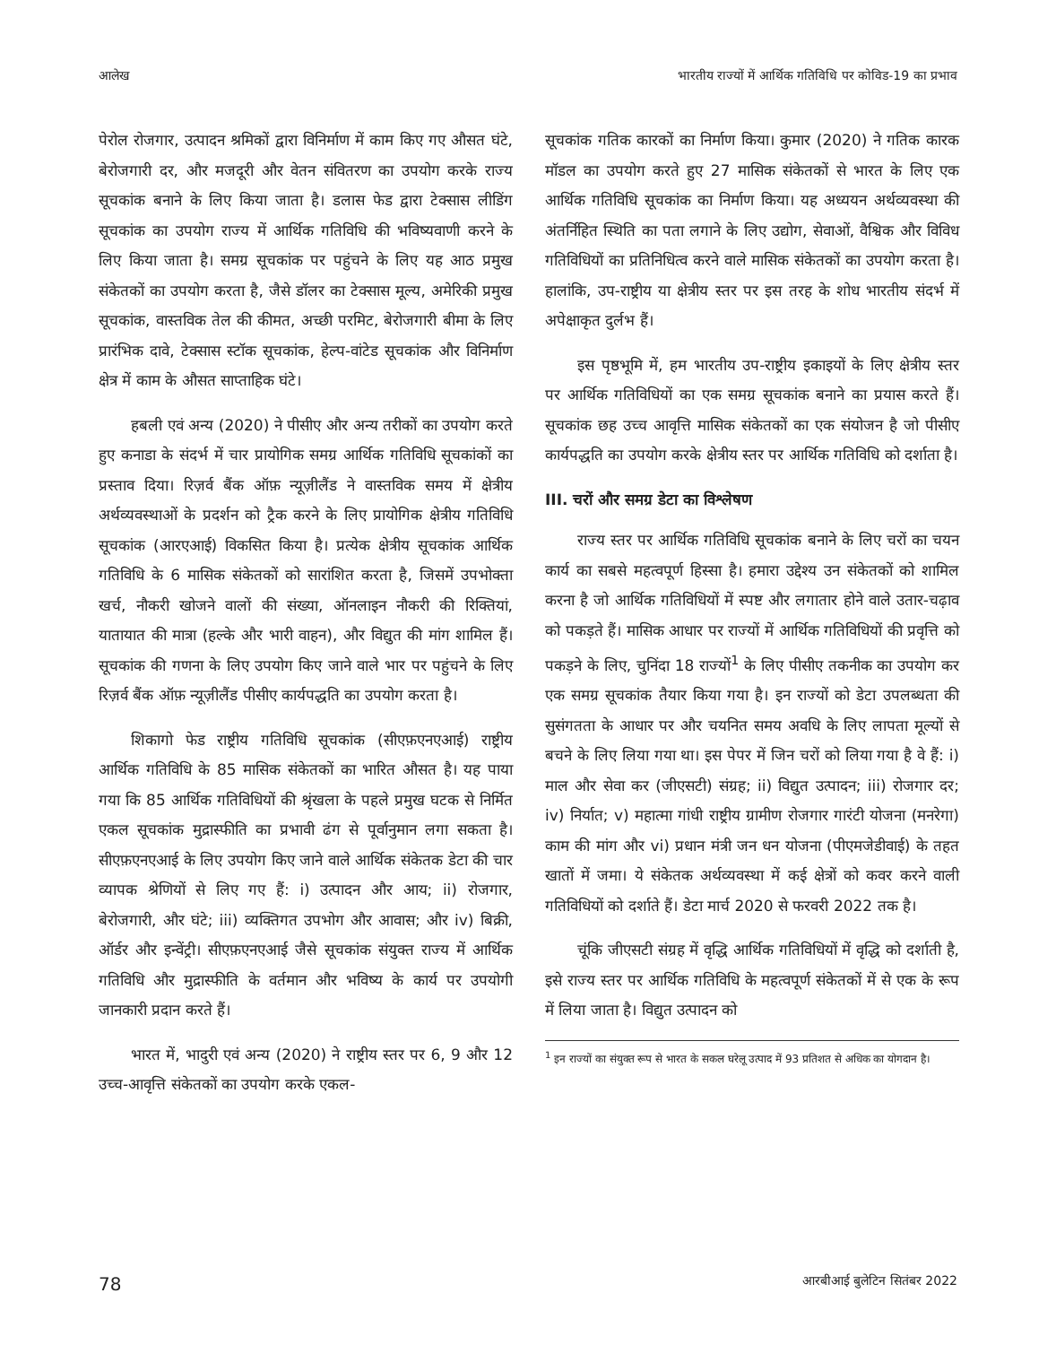आलेख भारतीय राज्यों में आर्थिक गतिविधि पर कोविड-19 का प्रभाव
पेरोल रोजगार, उत्पादन श्रमिकों द्वारा विनिर्माण में काम किए गए औसत घंटे, बेरोजगारी दर, और मजदूरी और वेतन संवितरण का उपयोग करके राज्य सूचकांक बनाने के लिए किया जाता है। डलास फेड द्वारा टेक्सास लीडिंग सूचकांक का उपयोग राज्य में आर्थिक गतिविधि की भविष्यवाणी करने के लिए किया जाता है। समग्र सूचकांक पर पहुंचने के लिए यह आठ प्रमुख संकेतकों का उपयोग करता है, जैसे डॉलर का टेक्सास मूल्य, अमेरिकी प्रमुख सूचकांक, वास्तविक तेल की कीमत, अच्छी परमिट, बेरोजगारी बीमा के लिए प्रारंभिक दावे, टेक्सास स्टॉक सूचकांक, हेल्प-वांटेड सूचकांक और विनिर्माण क्षेत्र में काम के औसत साप्ताहिक घंटे।
हबली एवं अन्य (2020) ने पीसीए और अन्य तरीकों का उपयोग करते हुए कनाडा के संदर्भ में चार प्रायोगिक समग्र आर्थिक गतिविधि सूचकांकों का प्रस्ताव दिया। रिज़र्व बैंक ऑफ़ न्यूज़ीलैंड ने वास्तविक समय में क्षेत्रीय अर्थव्यवस्थाओं के प्रदर्शन को ट्रैक करने के लिए प्रायोगिक क्षेत्रीय गतिविधि सूचकांक (आरएआई) विकसित किया है। प्रत्येक क्षेत्रीय सूचकांक आर्थिक गतिविधि के 6 मासिक संकेतकों को सारांशित करता है, जिसमें उपभोक्ता खर्च, नौकरी खोजने वालों की संख्या, ऑनलाइन नौकरी की रिक्तियां, यातायात की मात्रा (हल्के और भारी वाहन), और विद्युत की मांग शामिल हैं। सूचकांक की गणना के लिए उपयोग किए जाने वाले भार पर पहुंचने के लिए रिज़र्व बैंक ऑफ़ न्यूज़ीलैंड पीसीए कार्यपद्धति का उपयोग करता है।
शिकागो फेड राष्ट्रीय गतिविधि सूचकांक (सीएफ़एनएआई) राष्ट्रीय आर्थिक गतिविधि के 85 मासिक संकेतकों का भारित औसत है। यह पाया गया कि 85 आर्थिक गतिविधियों की श्रृंखला के पहले प्रमुख घटक से निर्मित एकल सूचकांक मुद्रास्फीति का प्रभावी ढंग से पूर्वानुमान लगा सकता है। सीएफ़एनएआई के लिए उपयोग किए जाने वाले आर्थिक संकेतक डेटा की चार व्यापक श्रेणियों से लिए गए हैं: i) उत्पादन और आय; ii) रोजगार, बेरोजगारी, और घंटे; iii) व्यक्तिगत उपभोग और आवास; और iv) बिक्री, ऑर्डर और इन्वेंट्री। सीएफ़एनएआई जैसे सूचकांक संयुक्त राज्य में आर्थिक गतिविधि और मुद्रास्फीति के वर्तमान और भविष्य के कार्य पर उपयोगी जानकारी प्रदान करते हैं।
भारत में, भादुरी एवं अन्य (2020) ने राष्ट्रीय स्तर पर 6, 9 और 12 उच्च-आवृत्ति संकेतकों का उपयोग करके एकल-
सूचकांक गतिक कारकों का निर्माण किया। कुमार (2020) ने गतिक कारक मॉडल का उपयोग करते हुए 27 मासिक संकेतकों से भारत के लिए एक आर्थिक गतिविधि सूचकांक का निर्माण किया। यह अध्ययन अर्थव्यवस्था की अंतर्निहित स्थिति का पता लगाने के लिए उद्योग, सेवाओं, वैश्विक और विविध गतिविधियों का प्रतिनिधित्व करने वाले मासिक संकेतकों का उपयोग करता है। हालांकि, उप-राष्ट्रीय या क्षेत्रीय स्तर पर इस तरह के शोध भारतीय संदर्भ में अपेक्षाकृत दुर्लभ हैं।
इस पृष्ठभूमि में, हम भारतीय उप-राष्ट्रीय इकाइयों के लिए क्षेत्रीय स्तर पर आर्थिक गतिविधियों का एक समग्र सूचकांक बनाने का प्रयास करते हैं। सूचकांक छह उच्च आवृत्ति मासिक संकेतकों का एक संयोजन है जो पीसीए कार्यपद्धति का उपयोग करके क्षेत्रीय स्तर पर आर्थिक गतिविधि को दर्शाता है।
III. चरों और समग्र डेटा का विश्लेषण
राज्य स्तर पर आर्थिक गतिविधि सूचकांक बनाने के लिए चरों का चयन कार्य का सबसे महत्वपूर्ण हिस्सा है। हमारा उद्देश्य उन संकेतकों को शामिल करना है जो आर्थिक गतिविधियों में स्पष्ट और लगातार होने वाले उतार-चढ़ाव को पकड़ते हैं। मासिक आधार पर राज्यों में आर्थिक गतिविधियों की प्रवृत्ति को पकड़ने के लिए, चुनिंदा 18 राज्यों<sup>1</sup> के लिए पीसीए तकनीक का उपयोग कर एक समग्र सूचकांक तैयार किया गया है। इन राज्यों को डेटा उपलब्धता की सुसंगतता के आधार पर और चयनित समय अवधि के लिए लापता मूल्यों से बचने के लिए लिया गया था। इस पेपर में जिन चरों को लिया गया है वे हैं: i) माल और सेवा कर (जीएसटी) संग्रह; ii) विद्युत उत्पादन; iii) रोजगार दर; iv) निर्यात; v) महात्मा गांधी राष्ट्रीय ग्रामीण रोजगार गारंटी योजना (मनरेगा) काम की मांग और vi) प्रधान मंत्री जन धन योजना (पीएमजेडीवाई) के तहत खातों में जमा। ये संकेतक अर्थव्यवस्था में कई क्षेत्रों को कवर करने वाली गतिविधियों को दर्शाते हैं। डेटा मार्च 2020 से फरवरी 2022 तक है।
चूंकि जीएसटी संग्रह में वृद्धि आर्थिक गतिविधियों में वृद्धि को दर्शाती है, इसे राज्य स्तर पर आर्थिक गतिविधि के महत्वपूर्ण संकेतकों में से एक के रूप में लिया जाता है। विद्युत उत्पादन को
<sup>1</sup> इन राज्यों का संयुक्त रूप से भारत के सकल घरेलू उत्पाद में 93 प्रतिशत से अधिक का योगदान है।
78 आरबीआई बुलेटिन सितंबर 2022